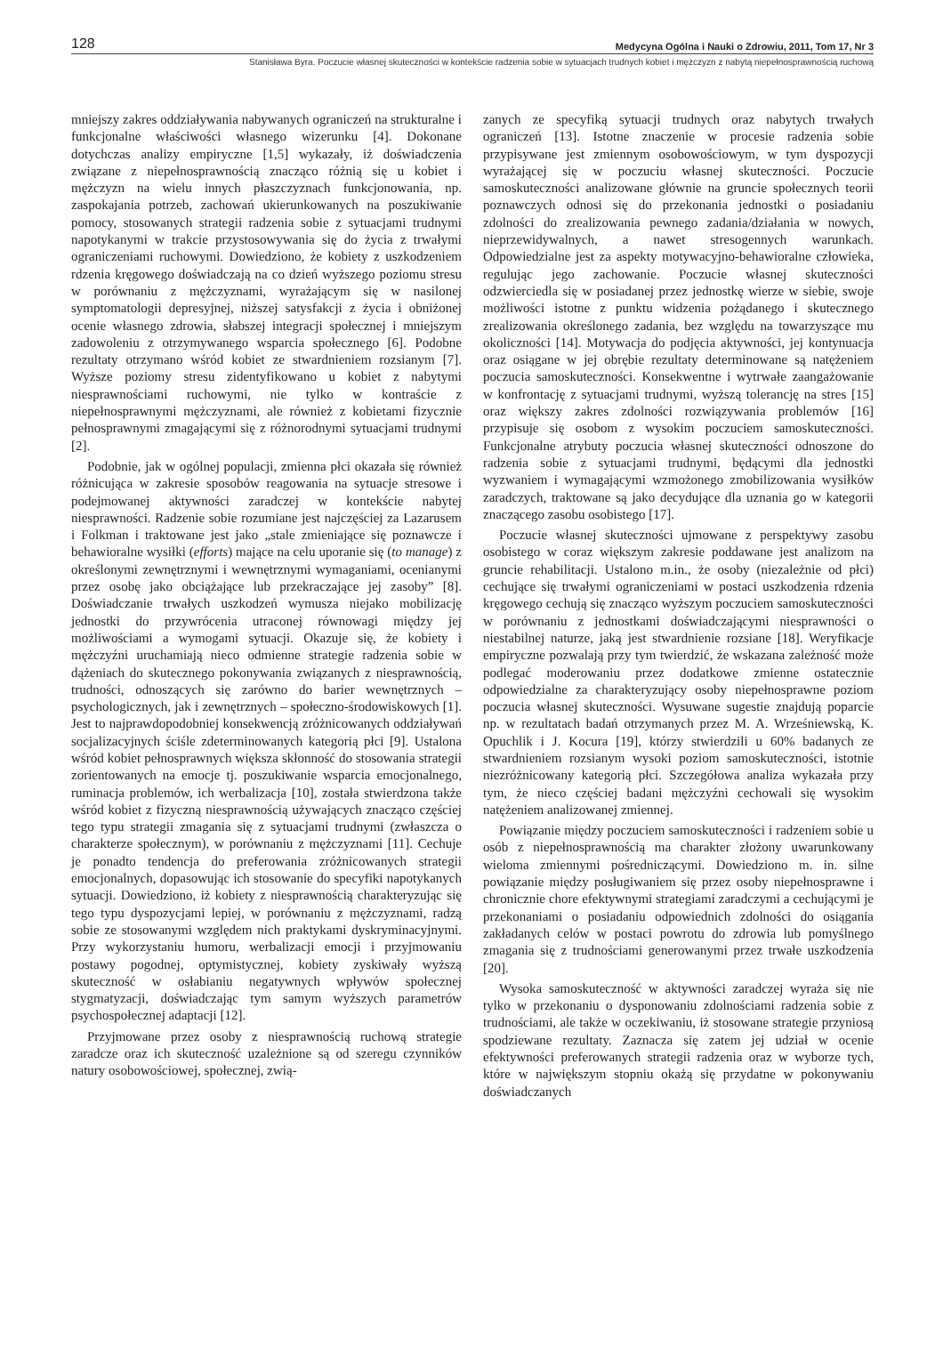128 Medycyna Ogólna i Nauki o Zdrowiu, 2011, Tom 17, Nr 3
Stanisława Byra. Poczucie własnej skuteczności w kontekście radzenia sobie w sytuacjach trudnych kobiet i mężczyzn z nabytą niepełnosprawnością ruchową
mniejszy zakres oddziaływania nabywanych ograniczeń na strukturalne i funkcjonalne właściwości własnego wizerunku [4]. Dokonane dotychczas analizy empiryczne [1,5] wykazały, iż doświadczenia związane z niepełnosprawnością znacząco różnią się u kobiet i mężczyzn na wielu innych płaszczyznach funkcjonowania, np. zaspokajania potrzeb, zachowań ukierunkowanych na poszukiwanie pomocy, stosowanych strategii radzenia sobie z sytuacjami trudnymi napotykanymi w trakcie przystosowywania się do życia z trwałymi ograniczeniami ruchowymi. Dowiedziono, że kobiety z uszkodzeniem rdzenia kręgowego doświadczają na co dzień wyższego poziomu stresu w porównaniu z mężczyznami, wyrażającym się w nasilonej symptomatologii depresyjnej, niższej satysfakcji z życia i obniżonej ocenie własnego zdrowia, słabszej integracji społecznej i mniejszym zadowoleniu z otrzymywanego wsparcia społecznego [6]. Podobne rezultaty otrzymano wśród kobiet ze stwardnieniem rozsianym [7]. Wyższe poziomy stresu zidentyfikowano u kobiet z nabytymi niesprawnościami ruchowymi, nie tylko w kontraście z niepełnosprawnymi mężczyznami, ale również z kobietami fizycznie pełnosprawnymi zmagającymi się z różnorodnymi sytuacjami trudnymi [2].
Podobnie, jak w ogólnej populacji, zmienna płci okazała się również różnicująca w zakresie sposobów reagowania na sytuacje stresowe i podejmowanej aktywności zaradczej w kontekście nabytej niesprawności. Radzenie sobie rozumiane jest najczęściej za Lazarusem i Folkman i traktowane jest jako „stale zmieniające się poznawcze i behawioralne wysiłki (efforts) mające na celu uporanie się (to manage) z określonymi zewnętrznymi i wewnętrznymi wymaganiami, ocenianymi przez osobę jako obciążające lub przekraczające jej zasoby” [8]. Doświadczanie trwałych uszkodzeń wymusza niejako mobilizację jednostki do przywrócenia utraconej równowagi między jej możliwościami a wymogami sytuacji. Okazuje się, że kobiety i mężczyźni uruchamiają nieco odmienne strategie radzenia sobie w dążeniach do skutecznego pokonywania związanych z niesprawnością, trudności, odnoszących się zarówno do barier wewnętrznych – psychologicznych, jak i zewnętrznych – społeczno-środowiskowych [1]. Jest to najprawdopodobniej konsekwencją zróżnicowanych oddziaływań socjalizacyjnych ściśle zdeterminowanych kategorią płci [9]. Ustalona wśród kobiet pełnosprawnych większa skłonność do stosowania strategii zorientowanych na emocje tj. poszukiwanie wsparcia emocjonalnego, ruminacja problemów, ich werbalizacja [10], została stwierdzona także wśród kobiet z fizyczną niesprawnością używających znacząco częściej tego typu strategii zmagania się z sytuacjami trudnymi (zwłaszcza o charakterze społecznym), w porównaniu z mężczyznami [11]. Cechuje je ponadto tendencja do preferowania zróżnicowanych strategii emocjonalnych, dopasowując ich stosowanie do specyfiki napotykanych sytuacji. Dowiedziono, iż kobiety z niesprawnością charakteryzując się tego typu dyspozycjami lepiej, w porównaniu z mężczyznami, radzą sobie ze stosowanymi względem nich praktykami dyskryminacyjnymi. Przy wykorzystaniu humoru, werbalizacji emocji i przyjmowaniu postawy pogodnej, optymistycznej, kobiety zyskiwały wyższą skuteczność w osłabianiu negatywnych wpływów społecznej stygmatyzacji, doświadczając tym samym wyższych parametrów psychospołecznej adaptacji [12].
Przyjmowane przez osoby z niesprawnością ruchową strategie zaradcze oraz ich skuteczność uzależnione są od szeregu czynników natury osobowościowej, społecznej, zwią-
zanych ze specyfiką sytuacji trudnych oraz nabytych trwałych ograniczeń [13]. Istotne znaczenie w procesie radzenia sobie przypisywane jest zmiennym osobowościowym, w tym dyspozycji wyrażającej się w poczuciu własnej skuteczności. Poczucie samoskuteczności analizowane głównie na gruncie społecznych teorii poznawczych odnosi się do przekonania jednostki o posiadaniu zdolności do zrealizowania pewnego zadania/działania w nowych, nieprzewidywalnych, a nawet stresogennych warunkach. Odpowiedzialne jest za aspekty motywacyjno-behawioralne człowieka, regulując jego zachowanie. Poczucie własnej skuteczności odzwierciedla się w posiadanej przez jednostkę wierze w siebie, swoje możliwości istotne z punktu widzenia pożądanego i skutecznego zrealizowania określonego zadania, bez względu na towarzyszące mu okoliczności [14]. Motywacja do podjęcia aktywności, jej kontynuacja oraz osiągane w jej obrębie rezultaty determinowane są natężeniem poczucia samoskuteczności. Konsekwentne i wytrwałe zaangażowanie w konfrontację z sytuacjami trudnymi, wyższą tolerancję na stres [15] oraz większy zakres zdolności rozwiązywania problemów [16] przypisuje się osobom z wysokim poczuciem samoskuteczności. Funkcjonalne atrybuty poczucia własnej skuteczności odnoszone do radzenia sobie z sytuacjami trudnymi, będącymi dla jednostki wyzwaniem i wymagającymi wzmożonego zmobilizowania wysiłków zaradczych, traktowane są jako decydujące dla uznania go w kategorii znaczącego zasobu osobistego [17].
Poczucie własnej skuteczności ujmowane z perspektywy zasobu osobistego w coraz większym zakresie poddawane jest analizom na gruncie rehabilitacji. Ustalono m.in., że osoby (niezależnie od płci) cechujące się trwałymi ograniczeniami w postaci uszkodzenia rdzenia kręgowego cechują się znacząco wyższym poczuciem samoskuteczności w porównaniu z jednostkami doświadczającymi niesprawności o niestabilnej naturze, jaką jest stwardnienie rozsiane [18]. Weryfikacje empiryczne pozwalają przy tym twierdzić, że wskazana zależność może podlegać moderowaniu przez dodatkowe zmienne ostatecznie odpowiedzialne za charakteryzujący osoby niepełnosprawne poziom poczucia własnej skuteczności. Wysuwane sugestie znajdują poparcie np. w rezultatach badań otrzymanych przez M. A. Wrześniewską, K. Opuchlik i J. Kocura [19], którzy stwierdzili u 60% badanych ze stwardnieniem rozsianym wysoki poziom samoskuteczności, istotnie niezróżnicowany kategorią płci. Szczegółowa analiza wykazała przy tym, że nieco częściej badani mężczyźni cechowali się wysokim natężeniem analizowanej zmiennej.
Powiązanie między poczuciem samoskuteczności i radzeniem sobie u osób z niepełnosprawnością ma charakter złożony uwarunkowany wieloma zmiennymi pośredniczącymi. Dowiedziono m. in. silne powiązanie między posługiwaniem się przez osoby niepełnosprawne i chronicznie chore efektywnymi strategiami zaradczymi a cechującymi je przekonaniami o posiadaniu odpowiednich zdolności do osiągania zakładanych celów w postaci powrotu do zdrowia lub pomyślnego zmagania się z trudnościami generowanymi przez trwałe uszkodzenia [20].
Wysoka samoskuteczność w aktywności zaradczej wyraża się nie tylko w przekonaniu o dysponowaniu zdolnościami radzenia sobie z trudnościami, ale także w oczekiwaniu, iż stosowane strategie przyniosą spodziewane rezultaty. Zaznacza się zatem jej udział w ocenie efektywności preferowanych strategii radzenia oraz w wyborze tych, które w największym stopniu okażą się przydatne w pokonywaniu doświadczanych